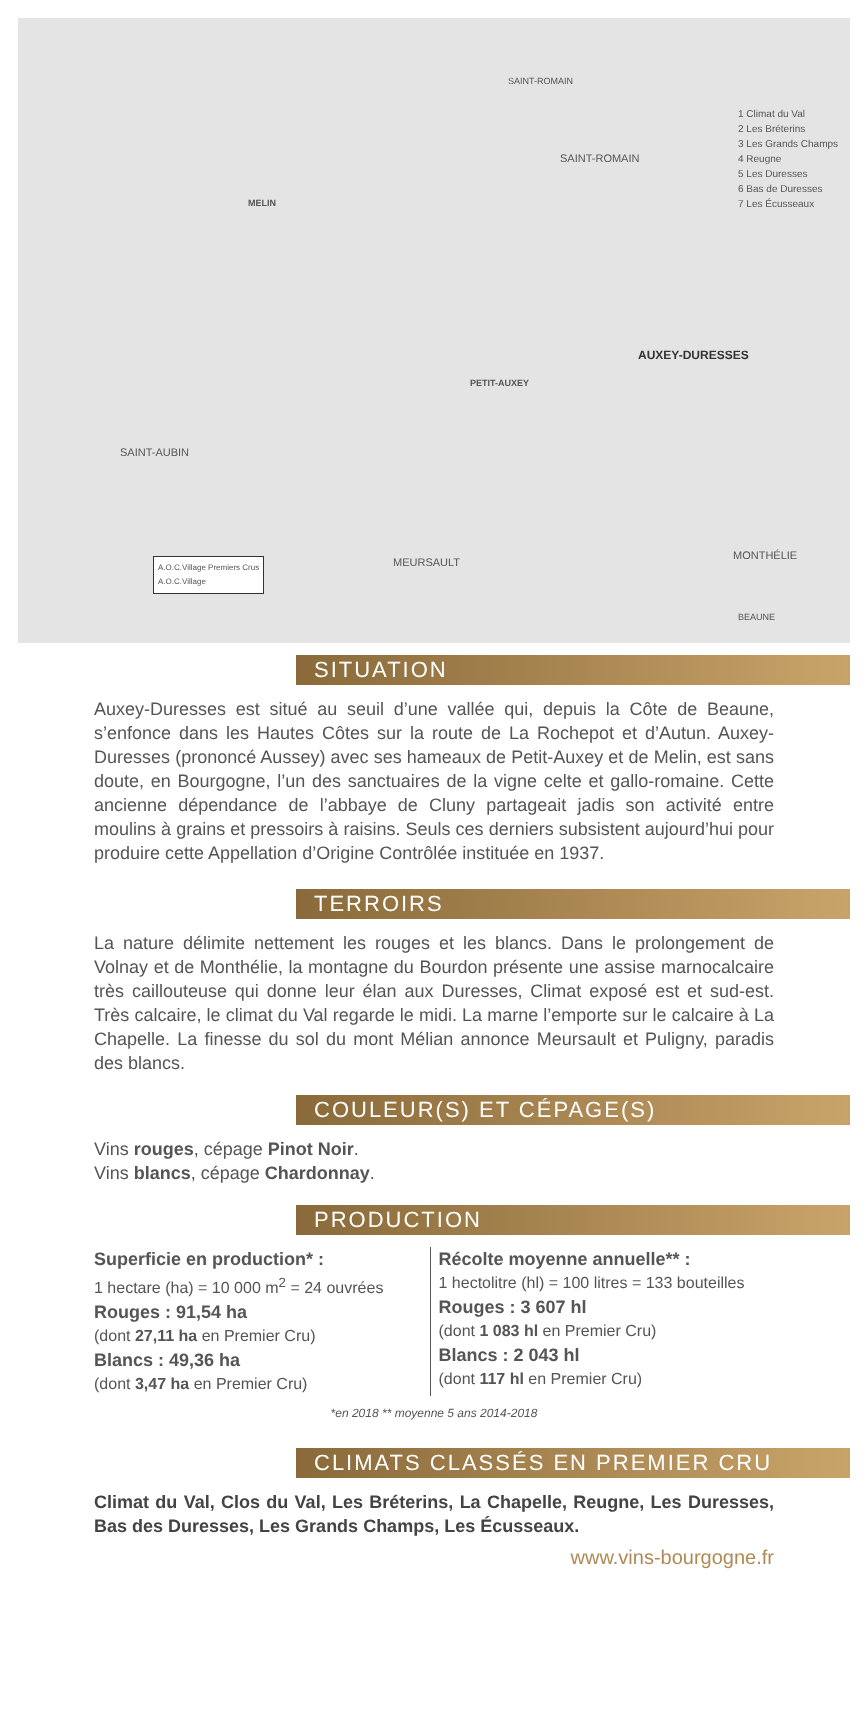1 Climat du Val
2 Les Bréterins
3 Les Grands Champs
4 Reugne
5 Les Duresses
6 Bas de Duresses
7 Les Écusseaux
SAINT-ROMAIN
SAINT-ROMAIN
MELIN
AUXEY-DURESSES
PETIT-AUXEY
SAINT-AUBIN
MEURSAULT
MONTHÉLIE
BEAUNE
A.O.C.Village Premiers Crus
A.O.C.Village
SITUATION
Auxey-Duresses est situé au seuil d’une vallée qui, depuis la Côte de Beaune, s’enfonce dans les Hautes Côtes sur la route de La Rochepot et d’Autun. Auxey-Duresses (prononcé Aussey) avec ses hameaux de Petit-Auxey et de Melin, est sans doute, en Bourgogne, l’un des sanctuaires de la vigne celte et gallo-romaine. Cette ancienne dépendance de l’abbaye de Cluny partageait jadis son activité entre moulins à grains et pressoirs à raisins. Seuls ces derniers subsistent aujourd’hui pour produire cette Appellation d’Origine Contrôlée instituée en 1937.
TERROIRS
La nature délimite nettement les rouges et les blancs. Dans le prolongement de Volnay et de Monthélie, la montagne du Bourdon présente une assise marnocalcaire très caillouteuse qui donne leur élan aux Duresses, Climat exposé est et sud-est. Très calcaire, le climat du Val regarde le midi. La marne l’emporte sur le calcaire à La Chapelle. La finesse du sol du mont Mélian annonce Meursault et Puligny, paradis des blancs.
COULEUR(S) ET CÉPAGE(S)
Vins rouges, cépage Pinot Noir.
Vins blancs, cépage Chardonnay.
PRODUCTION
Superficie en production* :
1 hectare (ha) = 10 000 m<sup>2</sup> = 24 ouvrées
Rouges : 91,54 ha
(dont 27,11 ha en Premier Cru)
Blancs : 49,36 ha
(dont 3,47 ha en Premier Cru)
Récolte moyenne annuelle** :
1 hectolitre (hl) = 100 litres = 133 bouteilles
Rouges : 3 607 hl
(dont 1 083 hl en Premier Cru)
Blancs : 2 043 hl
(dont 117 hl en Premier Cru)
*en 2018 ** moyenne 5 ans 2014-2018
CLIMATS CLASSÉS EN PREMIER CRU
Climat du Val, Clos du Val, Les Bréterins, La Chapelle, Reugne, Les Duresses, Bas des Duresses, Les Grands Champs, Les Écusseaux.
www.vins-bourgogne.fr